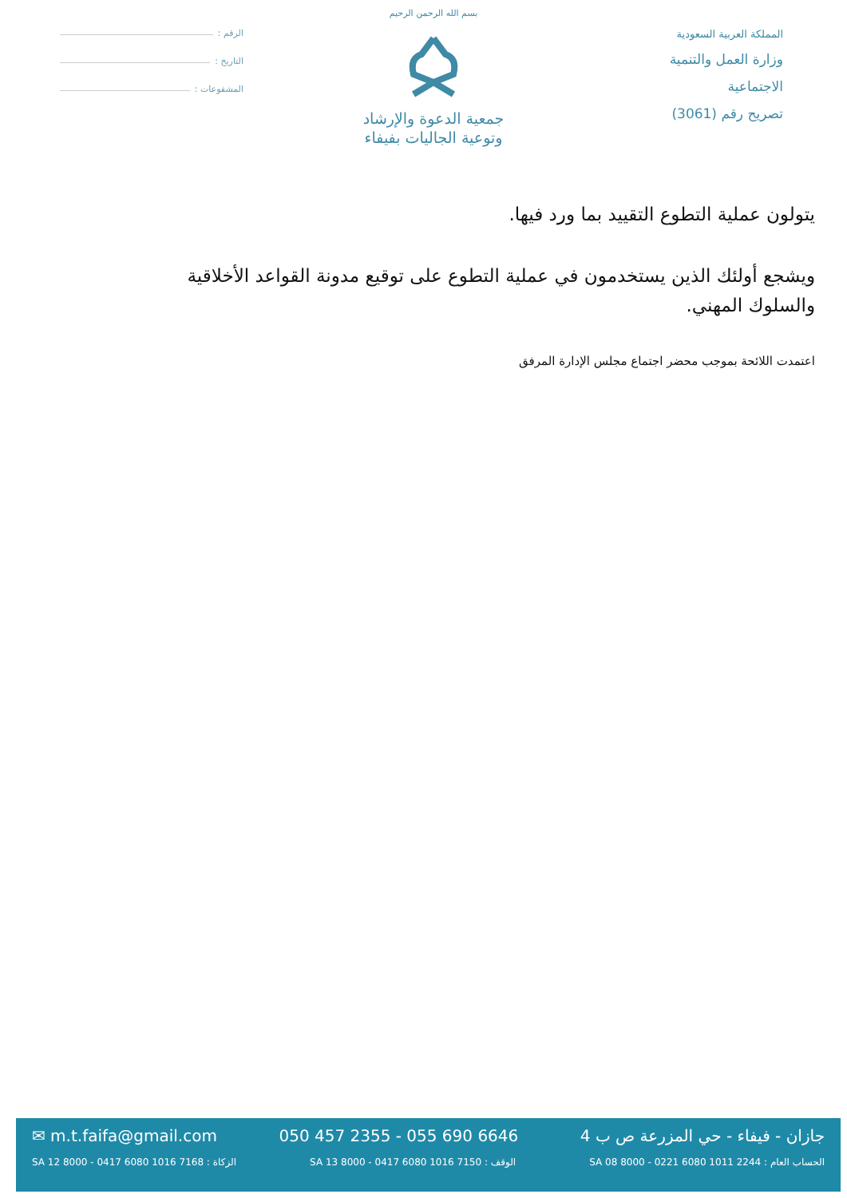المملكة العربية السعودية
وزارة العمل والتنمية
الاجتماعية
تصريح رقم (3061)
بسم الله الرحمن الرحيم
جمعية الدعوة والإرشاد
وتوعية الجاليات بفيفاء
الرقم :
التاريخ :
المشفوعات :
يتولون عملية التطوع التقييد بما ورد فيها.
ويشجع أولئك الذين يستخدمون في عملية التطوع على توقيع مدونة القواعد الأخلاقية والسلوك المهني.
اعتمدت اللائحة بموجب محضر اجتماع مجلس الإدارة المرفق
جازان - فيفاء - حي المزرعة ص ب 4 050 457 2355 - 055 690 6646 ✉ m.t.faifa@gmail.com
الحساب العام : SA 08 8000 - 0221 6080 1011 2244 الوقف : SA 13 8000 - 0417 6080 1016 7150 الزكاة : SA 12 8000 - 0417 6080 1016 7168